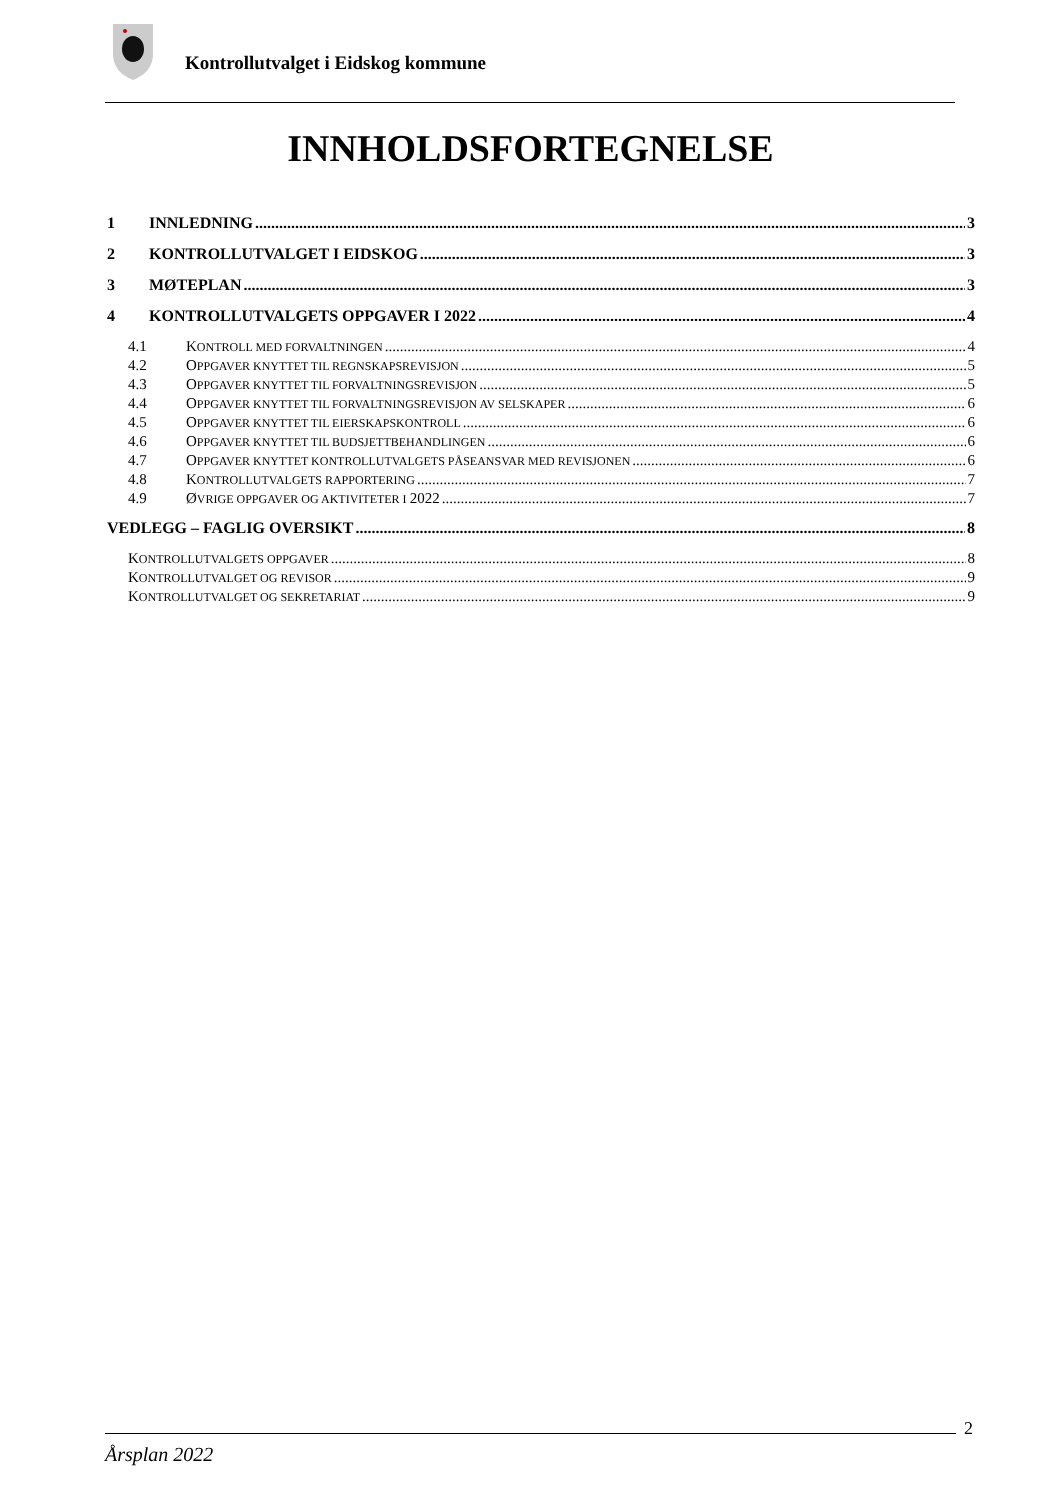Kontrollutvalget i Eidskog kommune
INNHOLDSFORTEGNELSE
1 INNLEDNING 3
2 KONTROLLUTVALGET I EIDSKOG 3
3 MØTEPLAN 3
4 KONTROLLUTVALGETS OPPGAVER I 2022 4
4.1 KONTROLL MED FORVALTNINGEN 4
4.2 OPPGAVER KNYTTET TIL REGNSKAPSREVISJON 5
4.3 OPPGAVER KNYTTET TIL FORVALTNINGSREVISJON 5
4.4 OPPGAVER KNYTTET TIL FORVALTNINGSREVISJON AV SELSKAPER 6
4.5 OPPGAVER KNYTTET TIL EIERSKAPSKONTROLL 6
4.6 OPPGAVER KNYTTET TIL BUDSJETTBEHANDLINGEN 6
4.7 OPPGAVER KNYTTET KONTROLLUTVALGETS PÅSEANSVAR MED REVISJONEN 6
4.8 KONTROLLUTVALGETS RAPPORTERING 7
4.9 ØVRIGE OPPGAVER OG AKTIVITETER I 2022 7
VEDLEGG – FAGLIG OVERSIKT 8
KONTROLLUTVALGETS OPPGAVER 8
KONTROLLUTVALGET OG REVISOR 9
KONTROLLUTVALGET OG SEKRETARIAT 9
2
Årsplan 2022